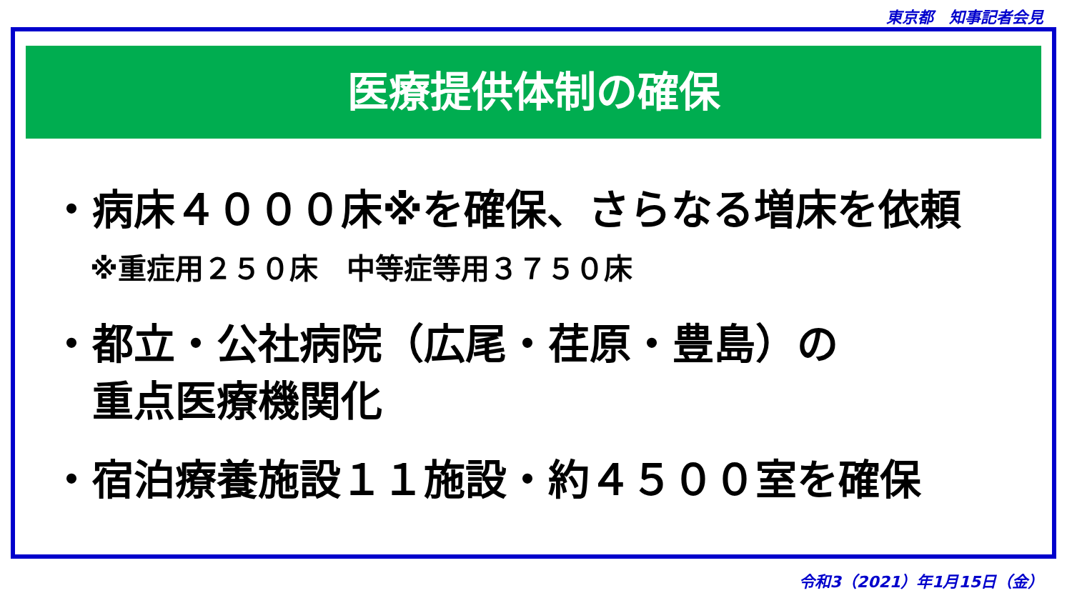東京都　知事記者会見
医療提供体制の確保
・病床４０００床※を確保、さらなる増床を依頼
※重症用２５０床　中等症等用３７５０床
・都立・公社病院（広尾・荏原・豊島）の
　重点医療機関化
・宿泊療養施設１１施設・約４５００室を確保
令和3（2021）年1月15日（金）